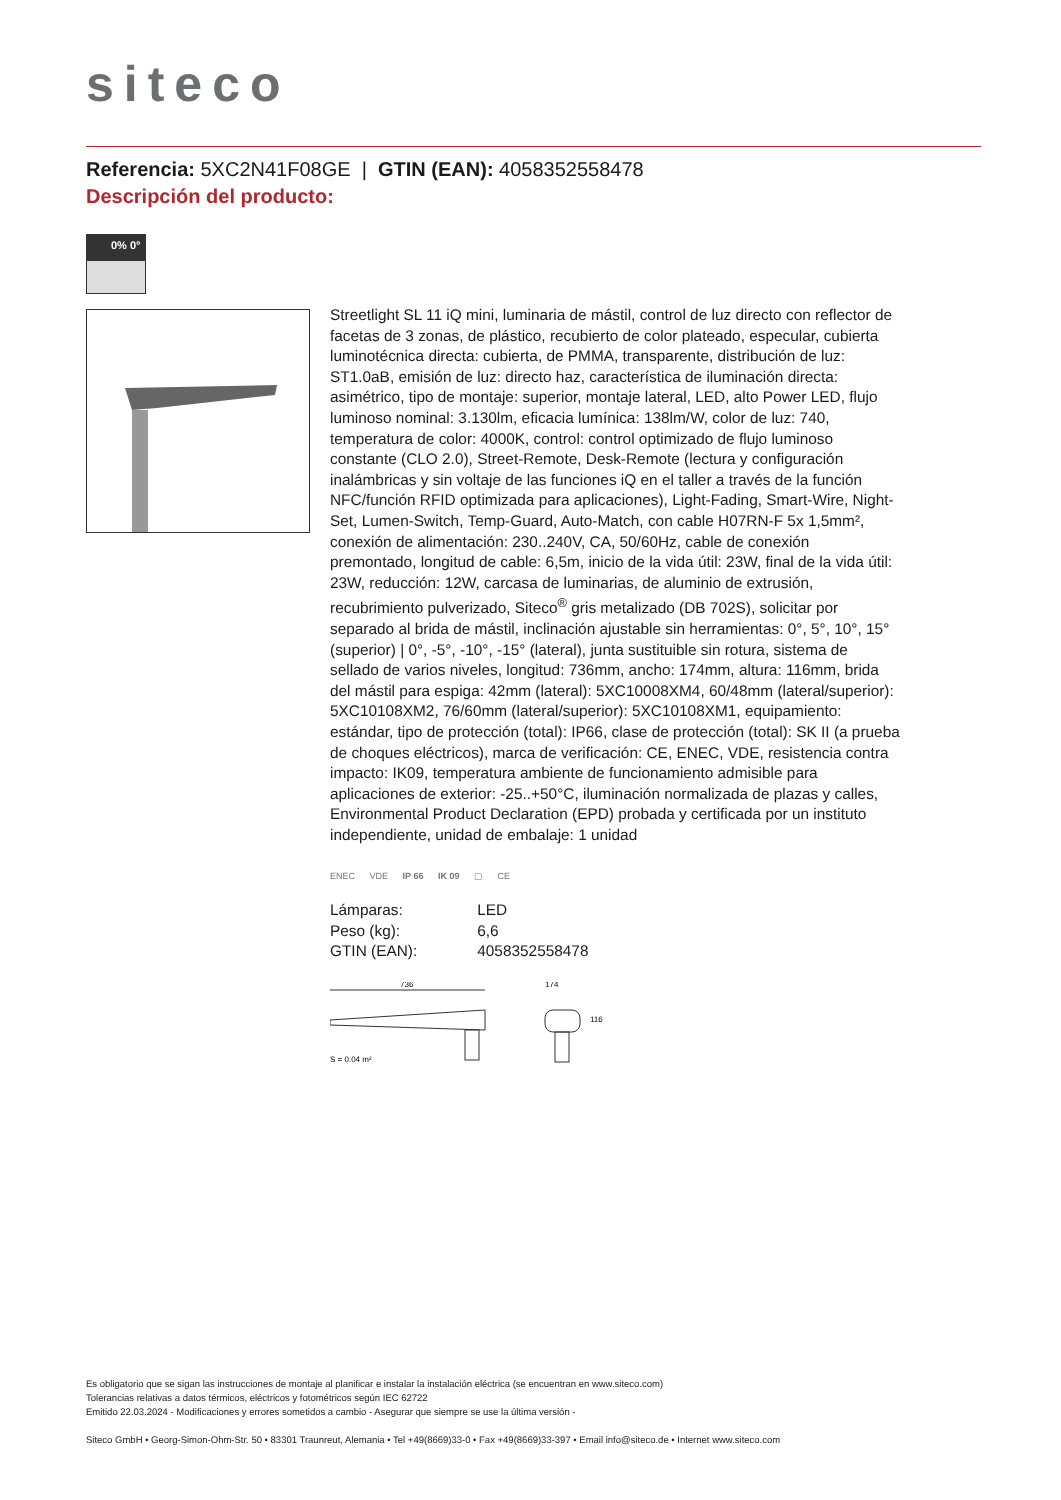siteco
Referencia: 5XC2N41F08GE | GTIN (EAN): 4058352558478
Descripción del producto:
0% 0°
Streetlight SL 11 iQ mini, luminaria de mástil, control de luz directo con reflector de facetas de 3 zonas, de plástico, recubierto de color plateado, especular, cubierta luminotécnica directa: cubierta, de PMMA, transparente, distribución de luz: ST1.0aB, emisión de luz: directo haz, característica de iluminación directa: asimétrico, tipo de montaje: superior, montaje lateral, LED, alto Power LED, flujo luminoso nominal: 3.130lm, eficacia lumínica: 138lm/W, color de luz: 740, temperatura de color: 4000K, control: control optimizado de flujo luminoso constante (CLO 2.0), Street-Remote, Desk-Remote (lectura y configuración inalámbricas y sin voltaje de las funciones iQ en el taller a través de la función NFC/función RFID optimizada para aplicaciones), Light-Fading, Smart-Wire, Night-Set, Lumen-Switch, Temp-Guard, Auto-Match, con cable H07RN-F 5x 1,5mm², conexión de alimentación: 230..240V, CA, 50/60Hz, cable de conexión premontado, longitud de cable: 6,5m, inicio de la vida útil: 23W, final de la vida útil: 23W, reducción: 12W, carcasa de luminarias, de aluminio de extrusión, recubrimiento pulverizado, Siteco<sup>®</sup> gris metalizado (DB 702S), solicitar por separado al brida de mástil, inclinación ajustable sin herramientas: 0°, 5°, 10°, 15° (superior) | 0°, -5°, -10°, -15° (lateral), junta sustituible sin rotura, sistema de sellado de varios niveles, longitud: 736mm, ancho: 174mm, altura: 116mm, brida del mástil para espiga: 42mm (lateral): 5XC10008XM4, 60/48mm (lateral/superior): 5XC10108XM2, 76/60mm (lateral/superior): 5XC10108XM1, equipamiento: estándar, tipo de protección (total): IP66, clase de protección (total): SK II (a prueba de choques eléctricos), marca de verificación: CE, ENEC, VDE, resistencia contra impacto: IK09, temperatura ambiente de funcionamiento admisible para aplicaciones de exterior: -25..+50°C, iluminación normalizada de plazas y calles, Environmental Product Declaration (EPD) probada y certificada por un instituto independiente, unidad de embalaje: 1 unidad
ENEC VDE IP 66 IK 09 ▢ CE
| Lámparas: | LED |
| Peso (kg): | 6,6 |
| GTIN (EAN): | 4058352558478 |
736
174
116
S = 0.04 m²
Es obligatorio que se sigan las instrucciones de montaje al planificar e instalar la instalación eléctrica (se encuentran en www.siteco.com)
Tolerancias relativas a datos térmicos, eléctricos y fotométricos según IEC 62722
Emitido 22.03.2024 - Modificaciones y errores sometidos a cambio - Asegurar que siempre se use la última versión -
Siteco GmbH • Georg-Simon-Ohm-Str. 50 • 83301 Traunreut, Alemania • Tel +49(8669)33-0 • Fax +49(8669)33-397 • Email info@siteco.de • Internet www.siteco.com